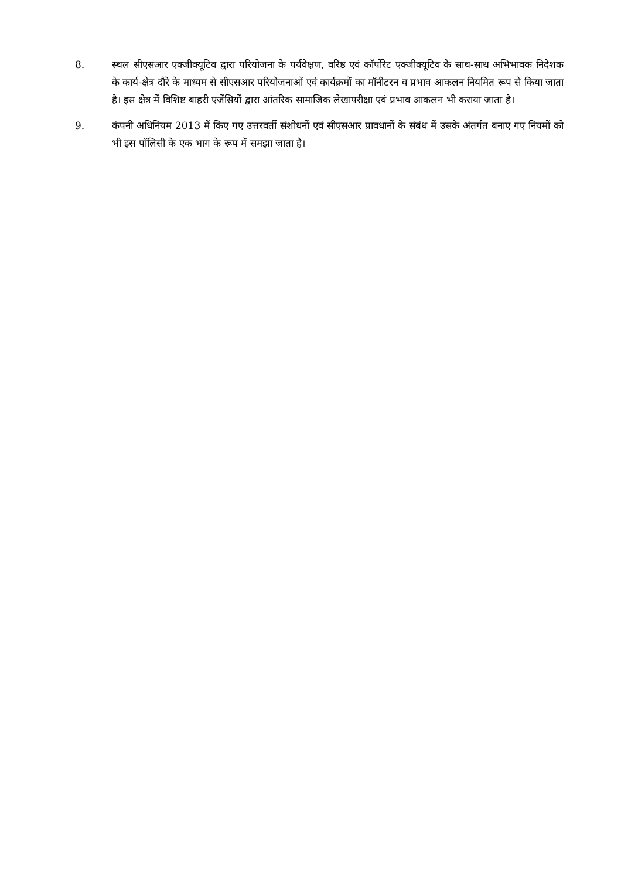8. स्थल सीएसआर एक्जीक्यूटिव द्वारा परियोजना के पर्यवेक्षण, वरिष्ठ एवं कॉर्पोरेट एक्जीक्यूटिव के साथ-साथ अभिभावक निदेशक के कार्य-क्षेत्र दौरे के माध्यम से सीएसआर परियोजनाओं एवं कार्यक्रमों का मॉनीटरन व प्रभाव आकलन नियमित रूप से किया जाता है। इस क्षेत्र में विशिष्ट बाहरी एजेंसियों द्वारा आंतरिक सामाजिक लेखापरीक्षा एवं प्रभाव आकलन भी कराया जाता है।
9. कंपनी अधिनियम 2013 में किए गए उत्तरवर्ती संशोधनों एवं सीएसआर प्रावधानों के संबंध में उसके अंतर्गत बनाए गए नियमों को भी इस पॉलिसी के एक भाग के रूप में समझा जाता है।